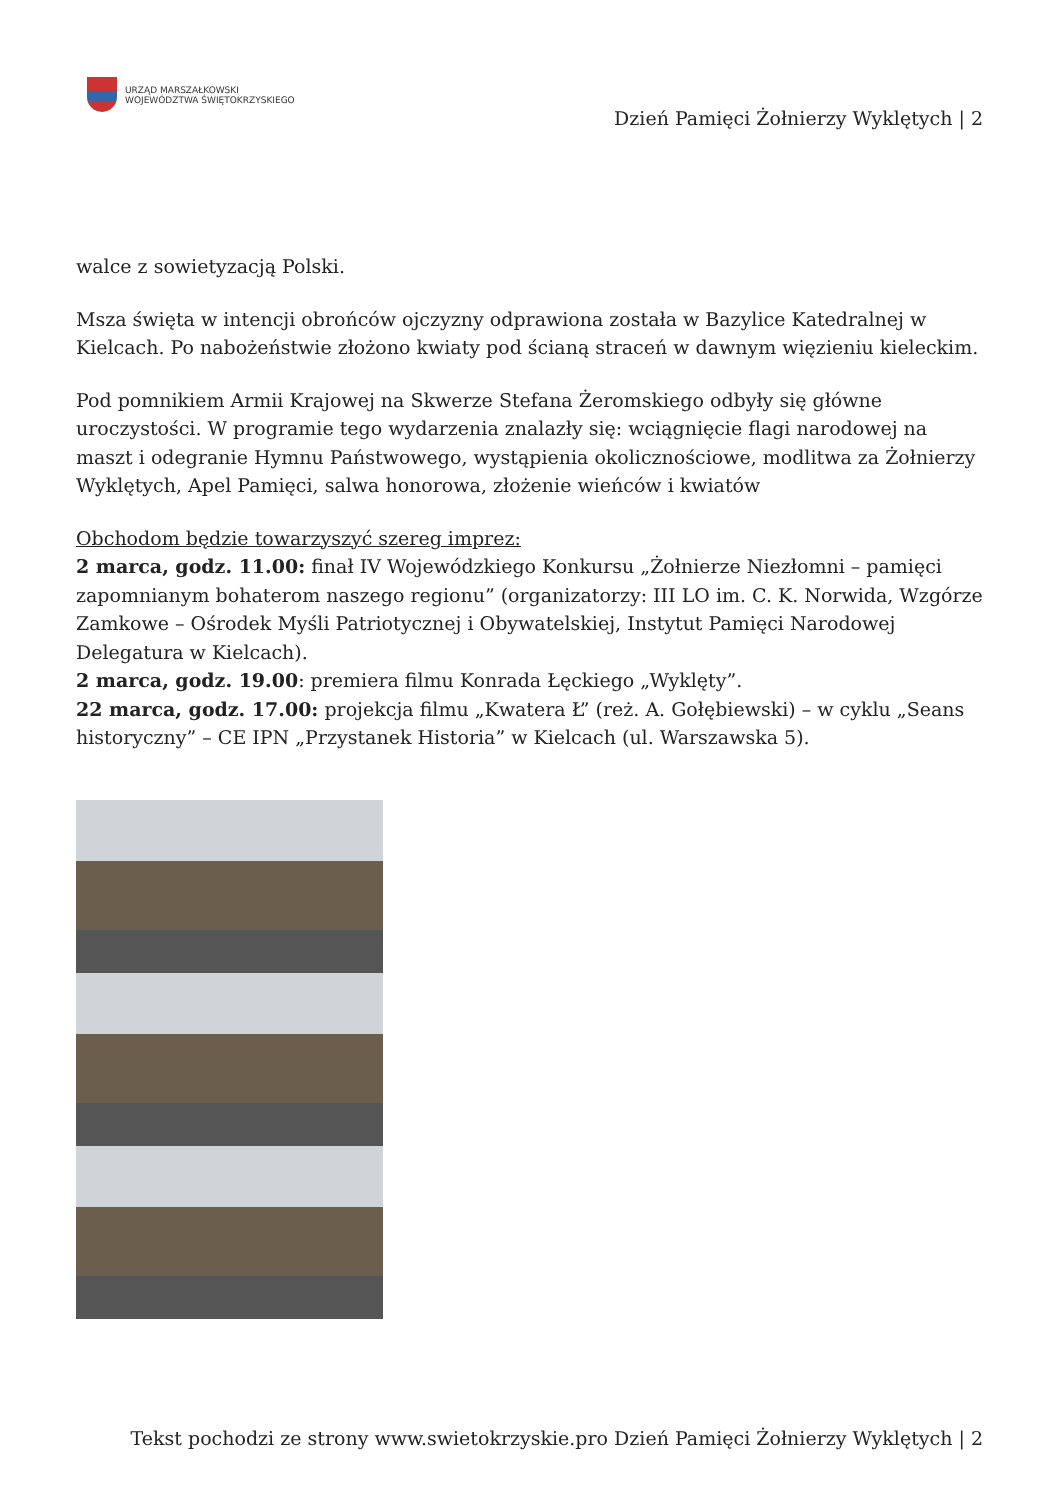URZĄD MARSZAŁKOWSKI
WOJEWÓDZTWA ŚWIĘTOKRZYSKIEGO
Dzień Pamięci Żołnierzy Wyklętych | 2
walce z sowietyzacją Polski.
Msza święta w intencji obrońców ojczyzny odprawiona została w Bazylice Katedralnej w Kielcach. Po nabożeństwie złożono kwiaty pod ścianą straceń w dawnym więzieniu kieleckim.
Pod pomnikiem Armii Krajowej na Skwerze Stefana Żeromskiego odbyły się główne uroczystości. W programie tego wydarzenia znalazły się: wciągnięcie flagi narodowej na maszt i odegranie Hymnu Państwowego, wystąpienia okolicznościowe, modlitwa za Żołnierzy Wyklętych, Apel Pamięci, salwa honorowa, złożenie wieńców i kwiatów
Obchodom będzie towarzyszyć szereg imprez:
2 marca, godz. 11.00: finał IV Wojewódzkiego Konkursu „Żołnierze Niezłomni – pamięci zapomnianym bohaterom naszego regionu” (organizatorzy: III LO im. C. K. Norwida, Wzgórze Zamkowe – Ośrodek Myśli Patriotycznej i Obywatelskiej, Instytut Pamięci Narodowej Delegatura w Kielcach).
2 marca, godz. 19.00: premiera filmu Konrada Łęckiego „Wyklęty”.
22 marca, godz. 17.00: projekcja filmu „Kwatera Ł” (reż. A. Gołębiewski) – w cyklu „Seans historyczny” – CE IPN „Przystanek Historia” w Kielcach (ul. Warszawska 5).
Tekst pochodzi ze strony www.swietokrzyskie.pro Dzień Pamięci Żołnierzy Wyklętych | 2